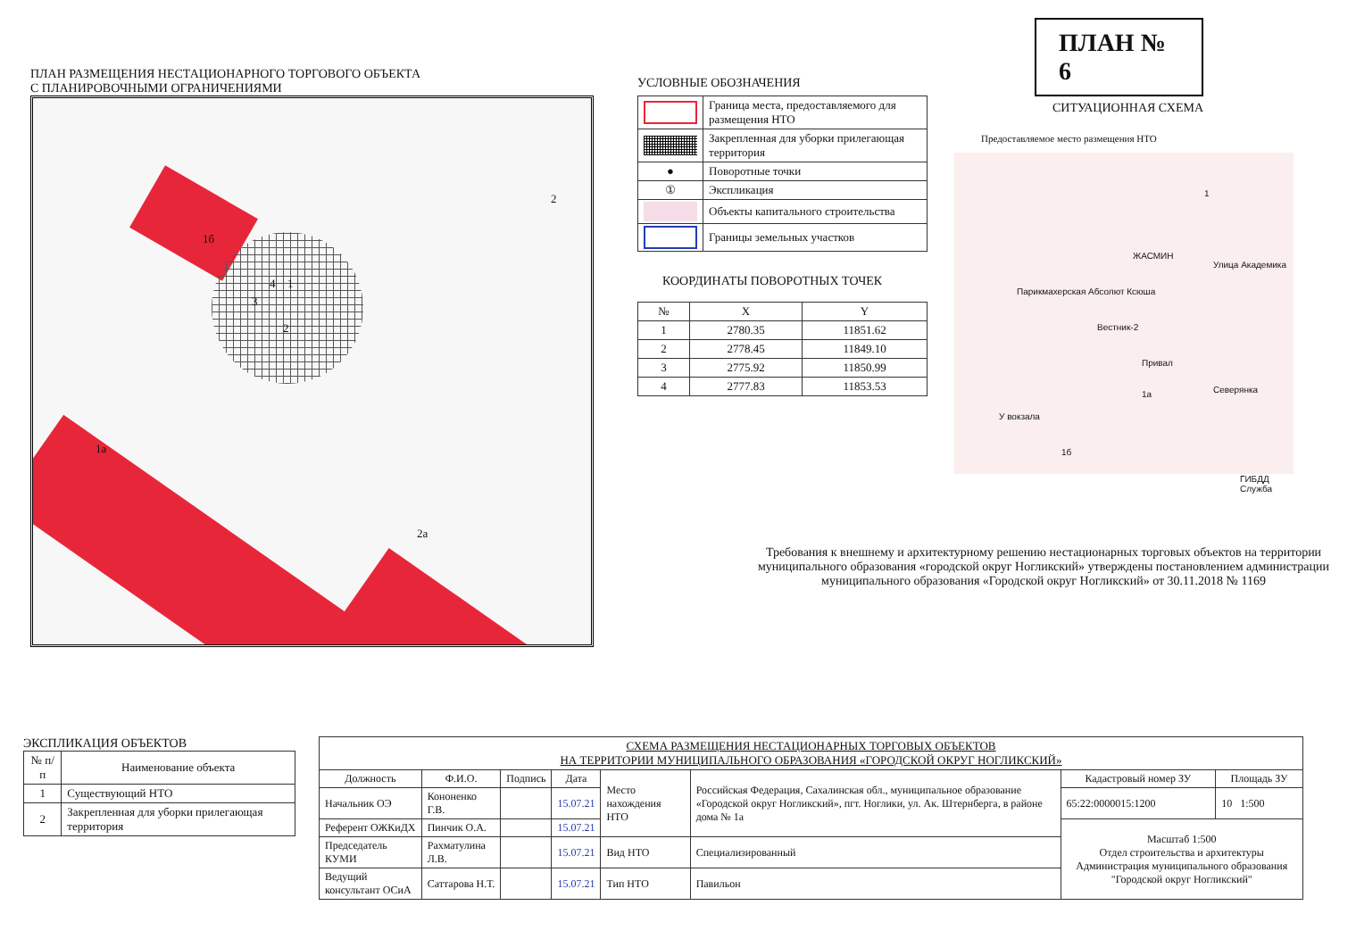ПЛАН РАЗМЕЩЕНИЯ НЕСТАЦИОНАРНОГО ТОРГОВОГО ОБЪЕКТА
С ПЛАНИРОВОЧНЫМИ ОГРАНИЧЕНИЯМИ
1
2
3
4
1б
1а
2а
2
УСЛОВНЫЕ ОБОЗНАЧЕНИЯ
| | Граница места, предоставляемого для размещения НТО |
| | Закрепленная для уборки прилегающая территория |
| ● | Поворотные точки |
| ① | Экспликация |
| | Объекты капитального строительства |
| | Границы земельных участков |
КООРДИНАТЫ ПОВОРОТНЫХ ТОЧЕК
| № | X | Y |
| --- | --- | --- |
| 1 | 2780.35 | 11851.62 |
| 2 | 2778.45 | 11849.10 |
| 3 | 2775.92 | 11850.99 |
| 4 | 2777.83 | 11853.53 |
ПЛАН № 6
СИТУАЦИОННАЯ СХЕМА
Предоставляемое место размещения НТО
ЖАСМИН
Парикмахерская Абсолют Ксюша
Вестник-2
Привал
Северянка
У вокзала
ГИБДД Служба
Улица Академика
1а
1б
1
Требования к внешнему и архитектурному решению нестационарных торговых объектов на территории муниципального образования «городской округ Ногликский» утверждены постановлением администрации муниципального образования «Городской округ Ногликский» от 30.11.2018 № 1169
ЭКСПЛИКАЦИЯ ОБЪЕКТОВ
| № п/п | Наименование объекта |
| --- | --- |
| 1 | Существующий НТО |
| 2 | Закрепленная для уборки прилегающая территория |
| СХЕМА РАЗМЕЩЕНИЯ НЕСТАЦИОНАРНЫХ ТОРГОВЫХ ОБЪЕКТОВ НА ТЕРРИТОРИИ МУНИЦИПАЛЬНОГО ОБРАЗОВАНИЯ «ГОРОДСКОЙ ОКРУГ НОГЛИКСКИЙ» | | | | | | | |
| --- | --- | --- | --- | --- | --- | --- | --- |
| Должность | Ф.И.О. | Подпись | Дата | Место нахождения НТО | Российская Федерация, Сахалинская обл., муниципальное образование «Городской округ Ногликский», пгт. Ноглики, ул. Ак. Штернберга, в районе дома № 1а | Кадастровый номер ЗУ | Площадь ЗУ |
| Начальник ОЭ | Кононенко Г.В. | | 15.07.21 | | | 65:22:0000015:1200 | 10 1:500 |
| Референт ОЖКиДХ | Пинчик О.А. | | 15.07.21 | | | Масштаб 1:500 Отдел строительства и архитектуры Администрация муниципального образования "Городской округ Ногликский" | |
| Председатель КУМИ | Рахматулина Л.В. | | 15.07.21 | Вид НТО | Специализированный | | |
| Ведущий консультант ОСиА | Саттарова Н.Т. | | 15.07.21 | Тип НТО | Павильон | | |